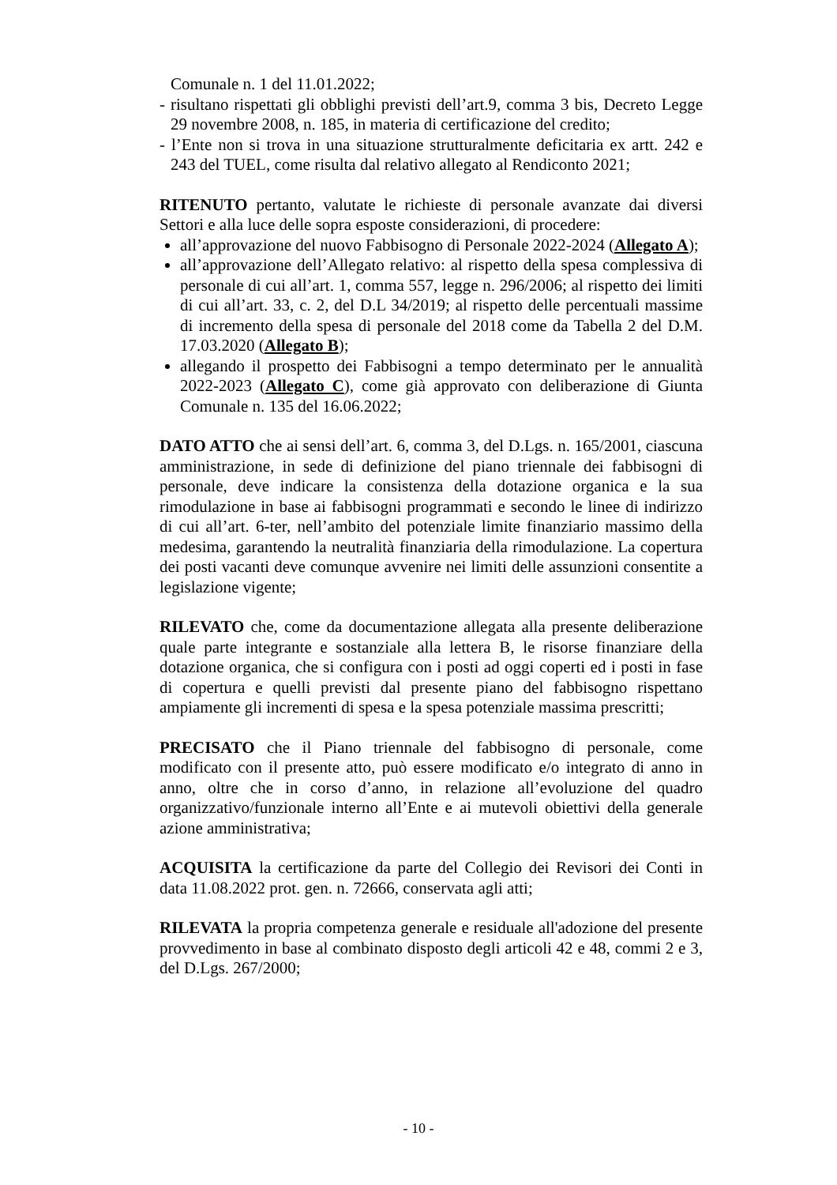Comunale n. 1 del 11.01.2022;
- risultano rispettati gli obblighi previsti dell’art.9, comma 3 bis, Decreto Legge 29 novembre 2008, n. 185, in materia di certificazione del credito;
- l’Ente non si trova in una situazione strutturalmente deficitaria ex artt. 242 e 243 del TUEL, come risulta dal relativo allegato al Rendiconto 2021;
RITENUTO pertanto, valutate le richieste di personale avanzate dai diversi Settori e alla luce delle sopra esposte considerazioni, di procedere:
all’approvazione del nuovo Fabbisogno di Personale 2022-2024 (Allegato A);
all’approvazione dell’Allegato relativo: al rispetto della spesa complessiva di personale di cui all’art. 1, comma 557, legge n. 296/2006; al rispetto dei limiti di cui all’art. 33, c. 2, del D.L 34/2019; al rispetto delle percentuali massime di incremento della spesa di personale del 2018 come da Tabella 2 del D.M. 17.03.2020 (Allegato B);
allegando il prospetto dei Fabbisogni a tempo determinato per le annualità 2022-2023 (Allegato C), come già approvato con deliberazione di Giunta Comunale n. 135 del 16.06.2022;
DATO ATTO che ai sensi dell’art. 6, comma 3, del D.Lgs. n. 165/2001, ciascuna amministrazione, in sede di definizione del piano triennale dei fabbisogni di personale, deve indicare la consistenza della dotazione organica e la sua rimodulazione in base ai fabbisogni programmati e secondo le linee di indirizzo di cui all’art. 6-ter, nell’ambito del potenziale limite finanziario massimo della medesima, garantendo la neutralità finanziaria della rimodulazione. La copertura dei posti vacanti deve comunque avvenire nei limiti delle assunzioni consentite a legislazione vigente;
RILEVATO che, come da documentazione allegata alla presente deliberazione quale parte integrante e sostanziale alla lettera B, le risorse finanziare della dotazione organica, che si configura con i posti ad oggi coperti ed i posti in fase di copertura e quelli previsti dal presente piano del fabbisogno rispettano ampiamente gli incrementi di spesa e la spesa potenziale massima prescritti;
PRECISATO che il Piano triennale del fabbisogno di personale, come modificato con il presente atto, può essere modificato e/o integrato di anno in anno, oltre che in corso d’anno, in relazione all’evoluzione del quadro organizzativo/funzionale interno all’Ente e ai mutevoli obiettivi della generale azione amministrativa;
ACQUISITA la certificazione da parte del Collegio dei Revisori dei Conti in data 11.08.2022 prot. gen. n. 72666, conservata agli atti;
RILEVATA la propria competenza generale e residuale all'adozione del presente provvedimento in base al combinato disposto degli articoli 42 e 48, commi 2 e 3, del D.Lgs. 267/2000;
- 10 -